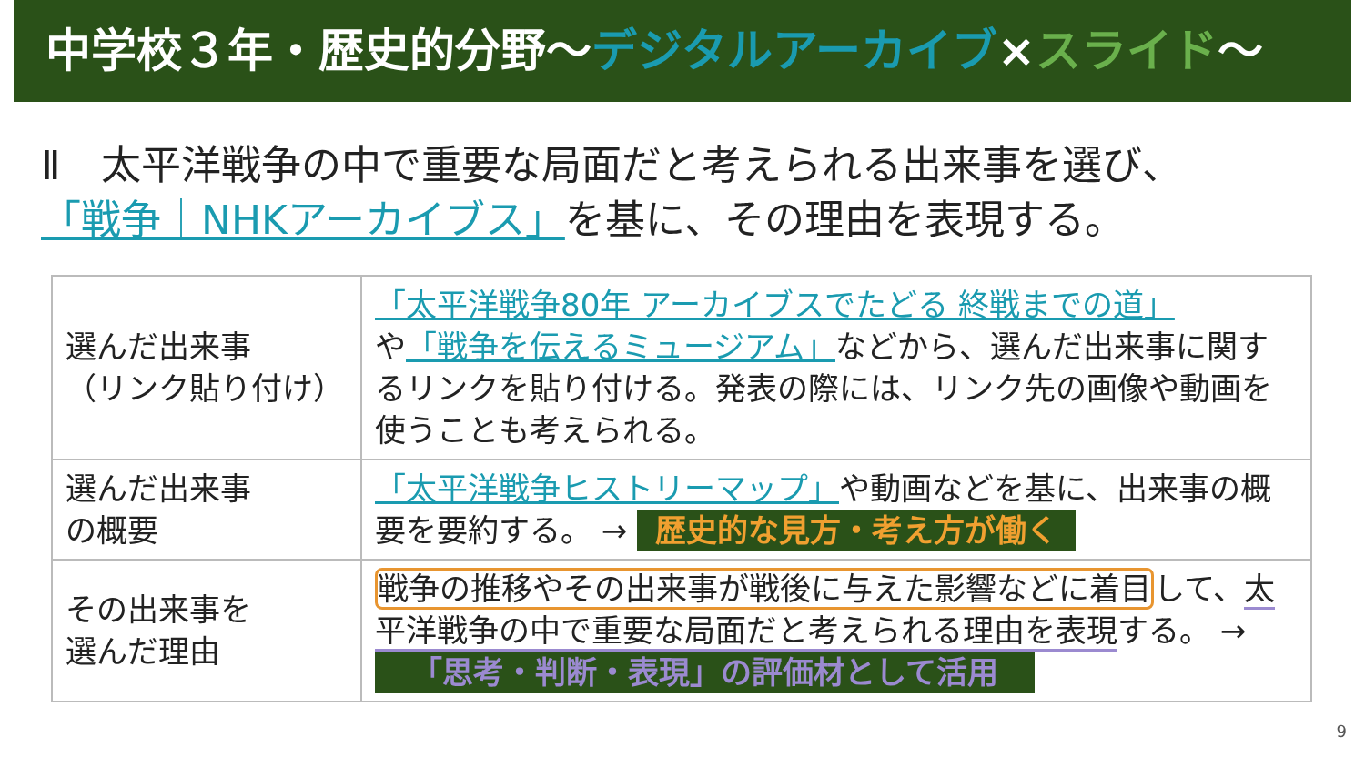中学校３年・歴史的分野～デジタルアーカイブ×スライド～
Ⅱ　太平洋戦争の中で重要な局面だと考えられる出来事を選び、
「戦争｜NHKアーカイブス」を基に、その理由を表現する。
| 選んだ出来事 （リンク貼り付け） | 「太平洋戦争80年 アーカイブスでたどる 終戦までの道」 や 「戦争を伝えるミュージアム」 などから、選んだ出来事に関するリンクを貼り付ける。発表の際には、リンク先の画像や動画を使うことも考えられる。 |
| 選んだ出来事 の概要 | 「太平洋戦争ヒストリーマップ」 や動画などを基に、出来事の概要を要約する。 → 歴史的な見方・考え方が働く |
| その出来事を 選んだ理由 | 戦争の推移やその出来事が戦後に与えた影響などに着目 して、 太平洋戦争の中で重要な局面だと考えられる理由を表現 する。 → 「思考・判断・表現」の評価材として活用 |
9